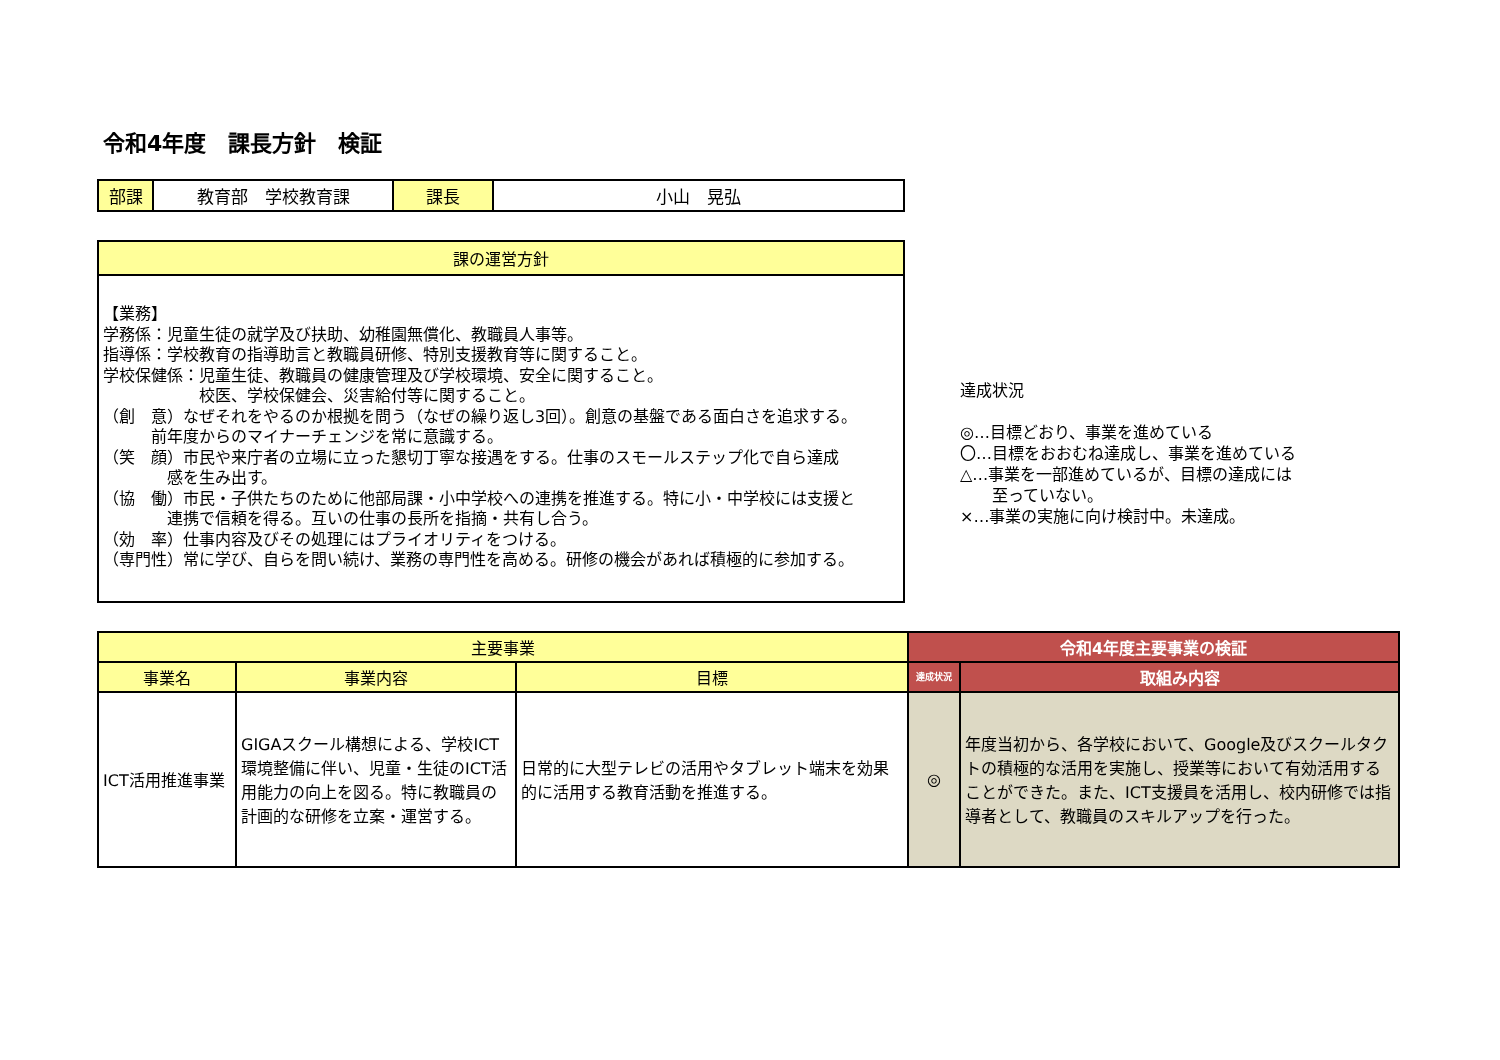令和4年度　課長方針　検証
| 部課 | 教育部 学校教育課 | 課長 | 小山 晃弘 |
| 課の運営方針 |
| --- |
| 【業務】 学務係：児童生徒の就学及び扶助、幼稚園無償化、教職員人事等。 指導係：学校教育の指導助言と教職員研修、特別支援教育等に関すること。 学校保健係：児童生徒、教職員の健康管理及び学校環境、安全に関すること。 校医、学校保健会、災害給付等に関すること。 （創 意）なぜそれをやるのか根拠を問う（なぜの繰り返し3回）。創意の基盤である面白さを追求する。 前年度からのマイナーチェンジを常に意識する。 （笑 顔）市民や来庁者の立場に立った懇切丁寧な接遇をする。仕事のスモールステップ化で自ら達成 感を生み出す。 （協 働）市民・子供たちのために他部局課・小中学校への連携を推進する。特に小・中学校には支援と 連携で信頼を得る。互いの仕事の長所を指摘・共有し合う。 （効 率）仕事内容及びその処理にはプライオリティをつける。 （専門性）常に学び、自らを問い続け、業務の専門性を高める。研修の機会があれば積極的に参加する。 |
達成状況
◎…目標どおり、事業を進めている
〇…目標をおおむね達成し、事業を進めている
△…事業を一部進めているが、目標の達成には
　　至っていない。
×…事業の実施に向け検討中。未達成。
| 主要事業 | | | 令和4年度主要事業の検証 | |
| --- | --- | --- | --- | --- |
| 事業名 | 事業内容 | 目標 | 達成状況 | 取組み内容 |
| ICT活用推進事業 | GIGAスクール構想による、学校ICT環境整備に伴い、児童・生徒のICT活用能力の向上を図る。特に教職員の計画的な研修を立案・運営する。 | 日常的に大型テレビの活用やタブレット端末を効果的に活用する教育活動を推進する。 | ◎ | 年度当初から、各学校において、Google及びスクールタクトの積極的な活用を実施し、授業等において有効活用することができた。また、ICT支援員を活用し、校内研修では指導者として、教職員のスキルアップを行った。 |